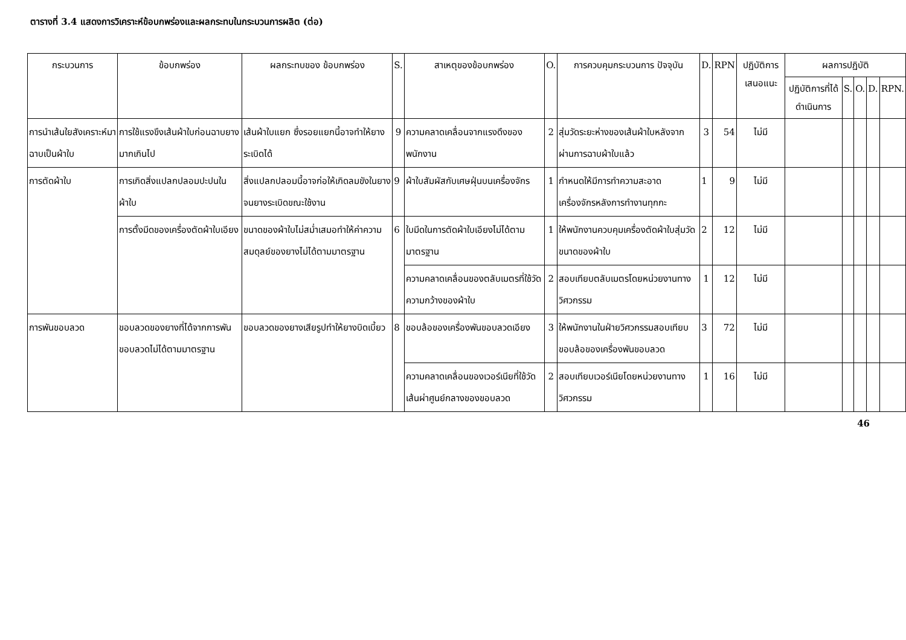ตารางที่ 3.4 แสดงการวิเคราะห์ข้อบกพร่องและผลกระทบในกระบวนการผลิต (ต่อ)
| กระบวนการ | ข้อบกพร่อง | ผลกระทบของ ข้อบกพร่อง | S. | สาเหตุของข้อบกพร่อง | O. | การควบคุมกระบวนการ ปัจจุบัน | D. | RPN | ปฏิบัติการเสนอแนะ | ผลการปฏิบัติ | | | | |
| --- | --- | --- | --- | --- | --- | --- | --- | --- | --- | --- | --- | --- | --- | --- |
| | | | | | | | | | | ปฏิบัติการที่ได้ดำเนินการ | S. | O. | D. | RPN. |
| การนำเส้นใยสังเคราะห์มาฉาบเป็นผ้าใบ | การใช้แรงขึงเส้นผ้าใบก่อนฉาบยางมากเกินไป | เส้นผ้าใบแยก ซึ่งรอยแยกนี้อาจทำให้ยางระเบิดได้ | 9 | ความคลาดเคลื่อนจากแรงดึงของพนักงาน | 2 | สุ่มวัดระยะห่างของเส้นผ้าใบหลังจากผ่านการฉาบผ้าใบแล้ว | 3 | 54 | ไม่มี | | | | | |
| การตัดผ้าใบ | การเกิดสิ่งแปลกปลอมปะปนในผ้าใบ | สิ่งแปลกปลอมนี้อาจก่อให้เกิดลมขังในยางจนยางระเบิดขณะใช้งาน | 9 | ผ้าใบสัมผัสกับเศษฝุ่นบนเครื่องจักร | 1 | กำหนดให้มีการทำความสะอาดเครื่องจักรหลังการทำงานทุกกะ | 1 | 9 | ไม่มี | | | | | |
| | การตั้งมีดของเครื่องตัดผ้าใบเอียง | ขนาดของผ้าใบไม่สม่ำเสมอทำให้ค่าความสมดุลย์ของยางไม่ได้ตามมาตรฐาน | 6 | ใบมีดในการตัดผ้าใบเอียงไม่ได้ตามมาตรฐาน | 1 | ให้พนักงานควบคุมเครื่องตัดผ้าใบสุ่มวัดขนาดของผ้าใบ | 2 | 12 | ไม่มี | | | | | |
| | | | | ความคลาดเคลื่อนของตลับเมตรที่ใช้วัดความกว้างของผ้าใบ | 2 | สอบเทียบตลับเมตรโดยหน่วยงานทางวิศวกรรม | 1 | 12 | ไม่มี | | | | | |
| การพันขอบลวด | ขอบลวดของยางที่ได้จากการพันขอบลวดไม่ได้ตามมาตรฐาน | ขอบลวดของยางเสียรูปทำให้ยางบิดเบี้ยว | 8 | ขอบล้อของเครื่องพันขอบลวดเอียง | 3 | ให้พนักงานในฝ่ายวิศวกรรมสอบเทียบขอบล้อของเครื่องพันขอบลวด | 3 | 72 | ไม่มี | | | | | |
| | | | | ความคลาดเคลื่อนของเวอร์เนียที่ใช้วัดเส้นผ่าศูนย์กลางของขอบลวด | 2 | สอบเทียบเวอร์เนียโดยหน่วยงานทางวิศวกรรม | 1 | 16 | ไม่มี | | | | | |
46